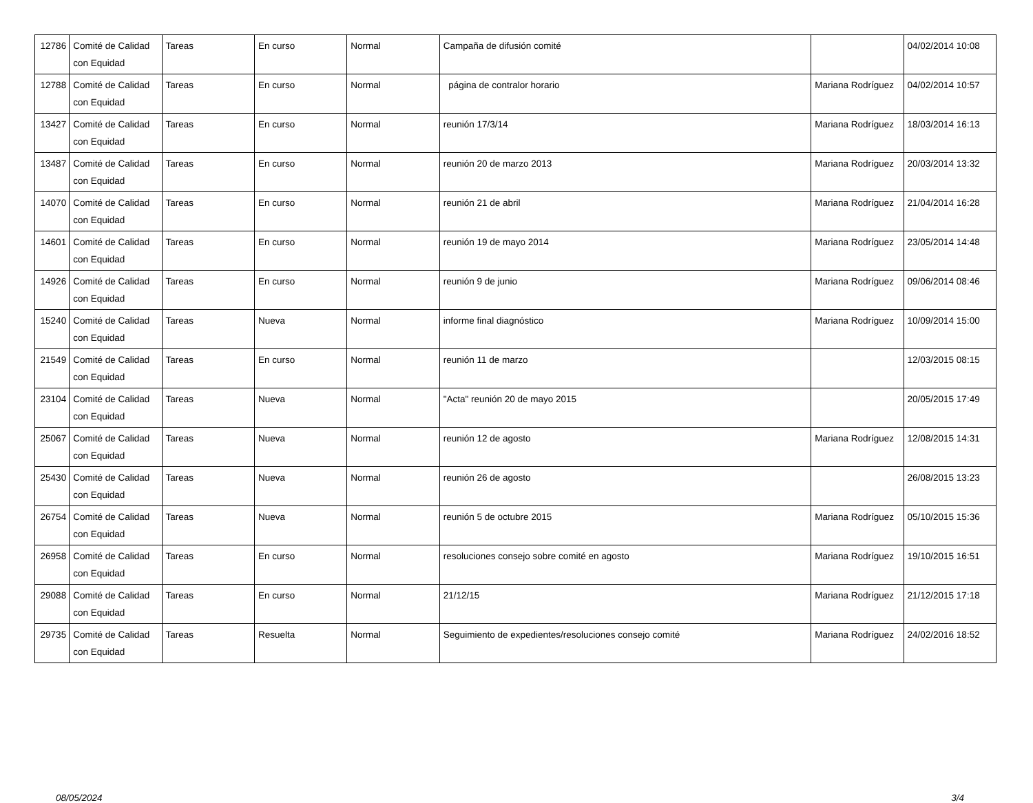| 12786 | Comité de Calidad con Equidad | Tareas | En curso | Normal | Campaña de difusión comité | | 04/02/2014 10:08 |
| 12788 | Comité de Calidad con Equidad | Tareas | En curso | Normal | página de contralor horario | Mariana Rodríguez | 04/02/2014 10:57 |
| 13427 | Comité de Calidad con Equidad | Tareas | En curso | Normal | reunión 17/3/14 | Mariana Rodríguez | 18/03/2014 16:13 |
| 13487 | Comité de Calidad con Equidad | Tareas | En curso | Normal | reunión 20 de marzo 2013 | Mariana Rodríguez | 20/03/2014 13:32 |
| 14070 | Comité de Calidad con Equidad | Tareas | En curso | Normal | reunión 21 de abril | Mariana Rodríguez | 21/04/2014 16:28 |
| 14601 | Comité de Calidad con Equidad | Tareas | En curso | Normal | reunión 19 de mayo 2014 | Mariana Rodríguez | 23/05/2014 14:48 |
| 14926 | Comité de Calidad con Equidad | Tareas | En curso | Normal | reunión 9 de junio | Mariana Rodríguez | 09/06/2014 08:46 |
| 15240 | Comité de Calidad con Equidad | Tareas | Nueva | Normal | informe final diagnóstico | Mariana Rodríguez | 10/09/2014 15:00 |
| 21549 | Comité de Calidad con Equidad | Tareas | En curso | Normal | reunión 11 de marzo | | 12/03/2015 08:15 |
| 23104 | Comité de Calidad con Equidad | Tareas | Nueva | Normal | "Acta" reunión 20 de mayo 2015 | | 20/05/2015 17:49 |
| 25067 | Comité de Calidad con Equidad | Tareas | Nueva | Normal | reunión 12 de agosto | Mariana Rodríguez | 12/08/2015 14:31 |
| 25430 | Comité de Calidad con Equidad | Tareas | Nueva | Normal | reunión 26 de agosto | | 26/08/2015 13:23 |
| 26754 | Comité de Calidad con Equidad | Tareas | Nueva | Normal | reunión 5 de octubre 2015 | Mariana Rodríguez | 05/10/2015 15:36 |
| 26958 | Comité de Calidad con Equidad | Tareas | En curso | Normal | resoluciones consejo sobre comité en agosto | Mariana Rodríguez | 19/10/2015 16:51 |
| 29088 | Comité de Calidad con Equidad | Tareas | En curso | Normal | 21/12/15 | Mariana Rodríguez | 21/12/2015 17:18 |
| 29735 | Comité de Calidad con Equidad | Tareas | Resuelta | Normal | Seguimiento de expedientes/resoluciones consejo comité | Mariana Rodríguez | 24/02/2016 18:52 |
08/05/2024 3/4